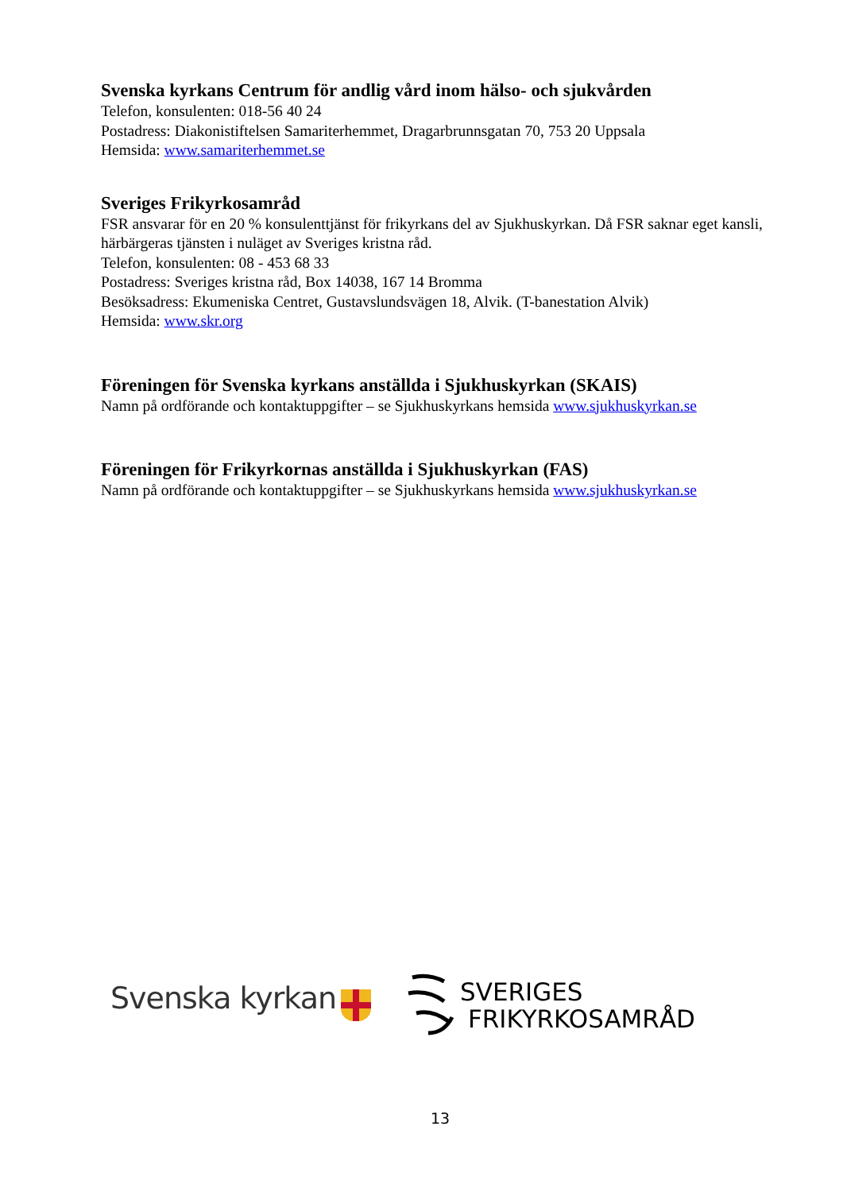Svenska kyrkans Centrum för andlig vård inom hälso- och sjukvården
Telefon, konsulenten: 018-56 40 24
Postadress: Diakonistiftelsen Samariterhemmet, Dragarbrunnsgatan 70, 753 20 Uppsala
Hemsida: www.samariterhemmet.se
Sveriges Frikyrkosamråd
FSR ansvarar för en 20 % konsulenttjänst för frikyrkans del av Sjukhuskyrkan. Då FSR saknar eget kansli, härbärgeras tjänsten i nuläget av Sveriges kristna råd.
Telefon, konsulenten: 08 - 453 68 33
Postadress: Sveriges kristna råd, Box 14038, 167 14 Bromma
Besöksadress: Ekumeniska Centret, Gustavslundsvägen 18, Alvik. (T-banestation Alvik)
Hemsida: www.skr.org
Föreningen för Svenska kyrkans anställda i Sjukhuskyrkan (SKAIS)
Namn på ordförande och kontaktuppgifter – se Sjukhuskyrkans hemsida www.sjukhuskyrkan.se
Föreningen för Frikyrkornas anställda i Sjukhuskyrkan (FAS)
Namn på ordförande och kontaktuppgifter – se Sjukhuskyrkans hemsida www.sjukhuskyrkan.se
Svenska kyrkan
SVERIGES
FRIKYRKOSAMRÅD
13